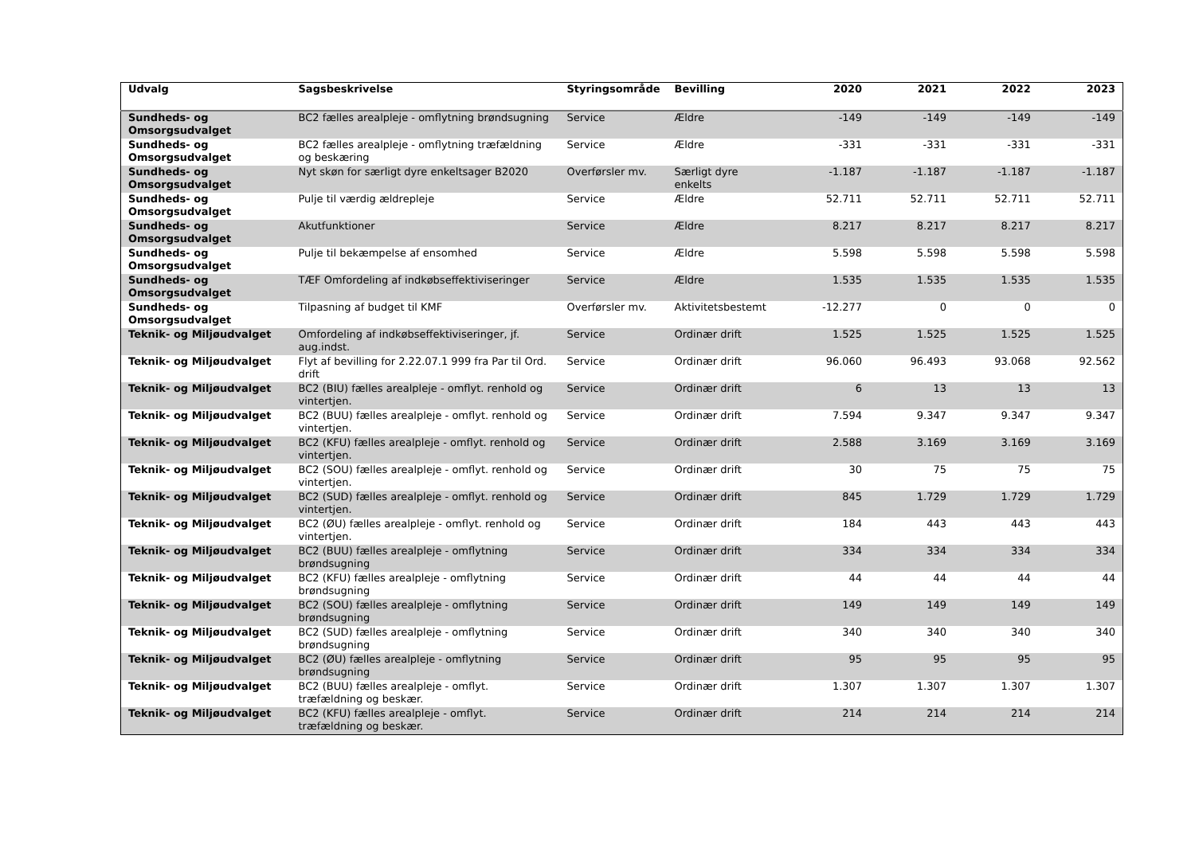| Udvalg | Sagsbeskrivelse | Styringsområde | Bevilling | 2020 | 2021 | 2022 | 2023 |
| --- | --- | --- | --- | --- | --- | --- | --- |
| Sundheds- og Omsorgsudvalget | BC2 fælles arealpleje - omflytning brøndsugning | Service | Ældre | -149 | -149 | -149 | -149 |
| Sundheds- og Omsorgsudvalget | BC2 fælles arealpleje - omflytning træfældning og beskæring | Service | Ældre | -331 | -331 | -331 | -331 |
| Sundheds- og Omsorgsudvalget | Nyt skøn for særligt dyre enkeltsager B2020 | Overførsler mv. | Særligt dyre enkelts | -1.187 | -1.187 | -1.187 | -1.187 |
| Sundheds- og Omsorgsudvalget | Pulje til værdig ældrepleje | Service | Ældre | 52.711 | 52.711 | 52.711 | 52.711 |
| Sundheds- og Omsorgsudvalget | Akutfunktioner | Service | Ældre | 8.217 | 8.217 | 8.217 | 8.217 |
| Sundheds- og Omsorgsudvalget | Pulje til bekæmpelse af ensomhed | Service | Ældre | 5.598 | 5.598 | 5.598 | 5.598 |
| Sundheds- og Omsorgsudvalget | TÆF Omfordeling af indkøbseffektiviseringer | Service | Ældre | 1.535 | 1.535 | 1.535 | 1.535 |
| Sundheds- og Omsorgsudvalget | Tilpasning af budget til KMF | Overførsler mv. | Aktivitetsbestemt | -12.277 | 0 | 0 | 0 |
| Teknik- og Miljøudvalget | Omfordeling af indkøbseffektiviseringer, jf. aug.indst. | Service | Ordinær drift | 1.525 | 1.525 | 1.525 | 1.525 |
| Teknik- og Miljøudvalget | Flyt af bevilling for 2.22.07.1 999 fra Par til Ord. drift | Service | Ordinær drift | 96.060 | 96.493 | 93.068 | 92.562 |
| Teknik- og Miljøudvalget | BC2 (BIU) fælles arealpleje - omflyt. renhold og vintertjen. | Service | Ordinær drift | 6 | 13 | 13 | 13 |
| Teknik- og Miljøudvalget | BC2 (BUU) fælles arealpleje - omflyt. renhold og vintertjen. | Service | Ordinær drift | 7.594 | 9.347 | 9.347 | 9.347 |
| Teknik- og Miljøudvalget | BC2 (KFU) fælles arealpleje - omflyt. renhold og vintertjen. | Service | Ordinær drift | 2.588 | 3.169 | 3.169 | 3.169 |
| Teknik- og Miljøudvalget | BC2 (SOU) fælles arealpleje - omflyt. renhold og vintertjen. | Service | Ordinær drift | 30 | 75 | 75 | 75 |
| Teknik- og Miljøudvalget | BC2 (SUD) fælles arealpleje - omflyt. renhold og vintertjen. | Service | Ordinær drift | 845 | 1.729 | 1.729 | 1.729 |
| Teknik- og Miljøudvalget | BC2 (ØU) fælles arealpleje - omflyt. renhold og vintertjen. | Service | Ordinær drift | 184 | 443 | 443 | 443 |
| Teknik- og Miljøudvalget | BC2 (BUU) fælles arealpleje - omflytning brøndsugning | Service | Ordinær drift | 334 | 334 | 334 | 334 |
| Teknik- og Miljøudvalget | BC2 (KFU) fælles arealpleje - omflytning brøndsugning | Service | Ordinær drift | 44 | 44 | 44 | 44 |
| Teknik- og Miljøudvalget | BC2 (SOU) fælles arealpleje - omflytning brøndsugning | Service | Ordinær drift | 149 | 149 | 149 | 149 |
| Teknik- og Miljøudvalget | BC2 (SUD) fælles arealpleje - omflytning brøndsugning | Service | Ordinær drift | 340 | 340 | 340 | 340 |
| Teknik- og Miljøudvalget | BC2 (ØU) fælles arealpleje - omflytning brøndsugning | Service | Ordinær drift | 95 | 95 | 95 | 95 |
| Teknik- og Miljøudvalget | BC2 (BUU) fælles arealpleje - omflyt. træfældning og beskær. | Service | Ordinær drift | 1.307 | 1.307 | 1.307 | 1.307 |
| Teknik- og Miljøudvalget | BC2 (KFU) fælles arealpleje - omflyt. træfældning og beskær. | Service | Ordinær drift | 214 | 214 | 214 | 214 |